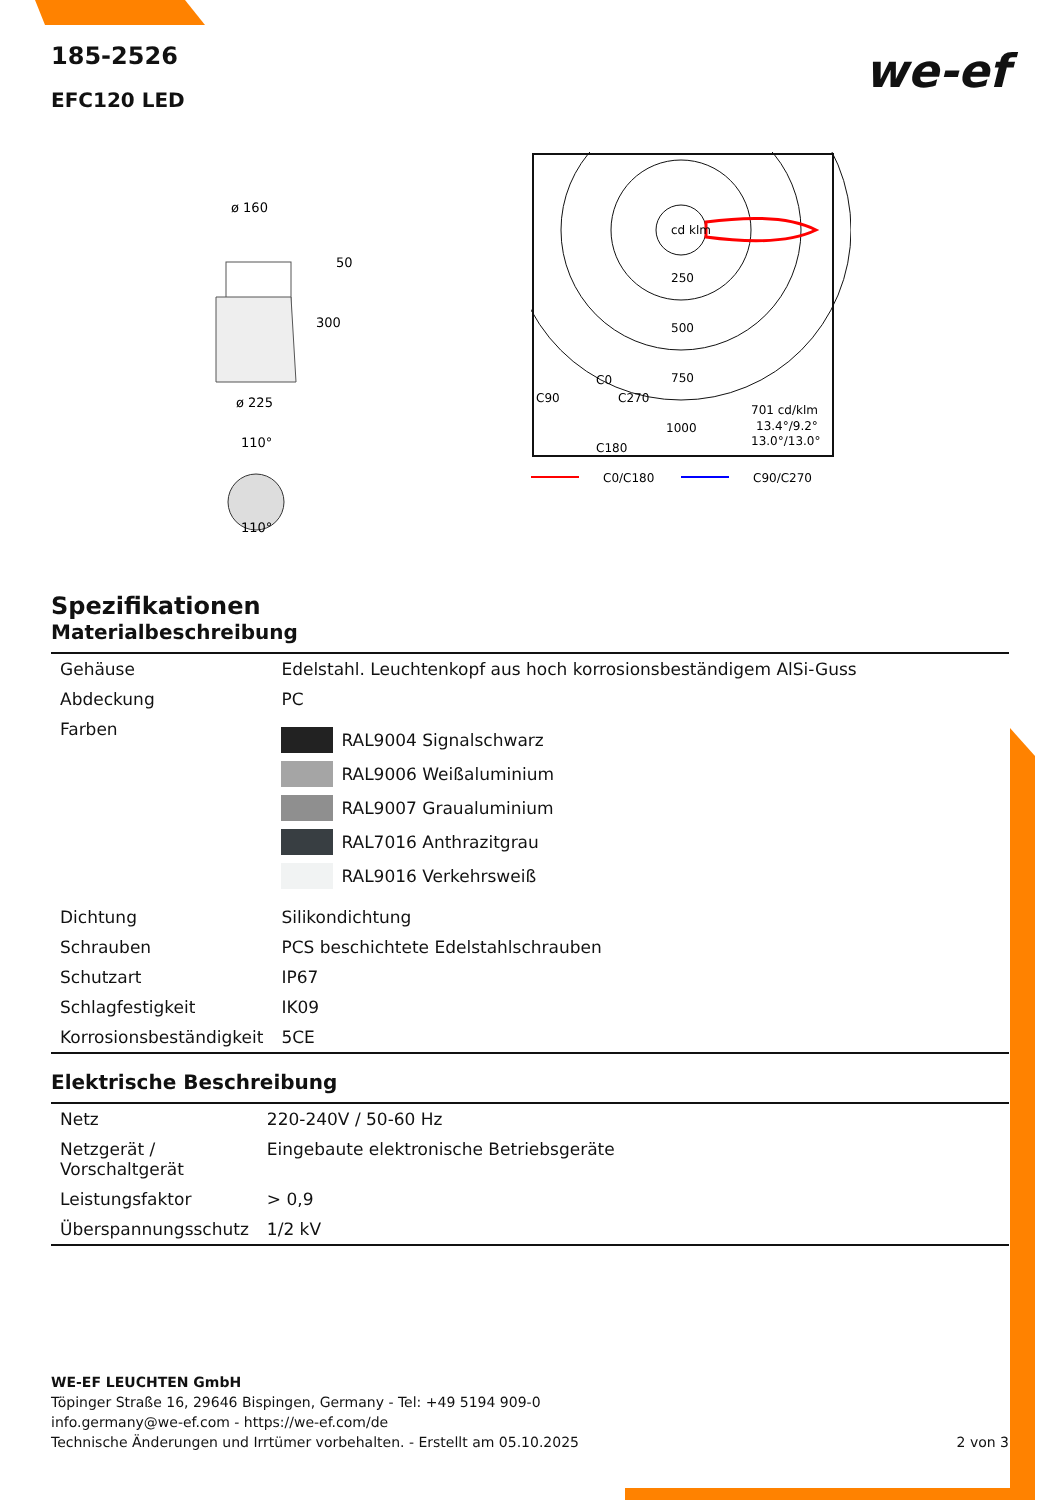185-2526
EFC120 LED
we-ef
ø 160
50
300
ø 225
110°
110°
cd klm
250
500
750
1000
701 cd/klm
13.4°/9.2°
13.0°/13.0°
C90
C0
C270
C180
C0/C180
C90/C270
Spezifikationen
Materialbeschreibung
| Gehäuse | Edelstahl. Leuchtenkopf aus hoch korrosionsbeständigem AlSi-Guss |
| Abdeckung | PC |
| Farben | RAL9004 Signalschwarz RAL9006 Weißaluminium RAL9007 Graualuminium RAL7016 Anthrazitgrau RAL9016 Verkehrsweiß |
| Dichtung | Silikondichtung |
| Schrauben | PCS beschichtete Edelstahlschrauben |
| Schutzart | IP67 |
| Schlagfestigkeit | IK09 |
| Korrosionsbeständigkeit | 5CE |
Elektrische Beschreibung
| Netz | 220-240V / 50-60 Hz |
| Netzgerät / Vorschaltgerät | Eingebaute elektronische Betriebsgeräte |
| Leistungsfaktor | > 0,9 |
| Überspannungsschutz | 1/2 kV |
WE-EF LEUCHTEN GmbH
Töpinger Straße 16, 29646 Bispingen, Germany - Tel: +49 5194 909-0
info.germany@we-ef.com - https://we-ef.com/de
Technische Änderungen und Irrtümer vorbehalten. - Erstellt am 05.10.2025 2 von 3